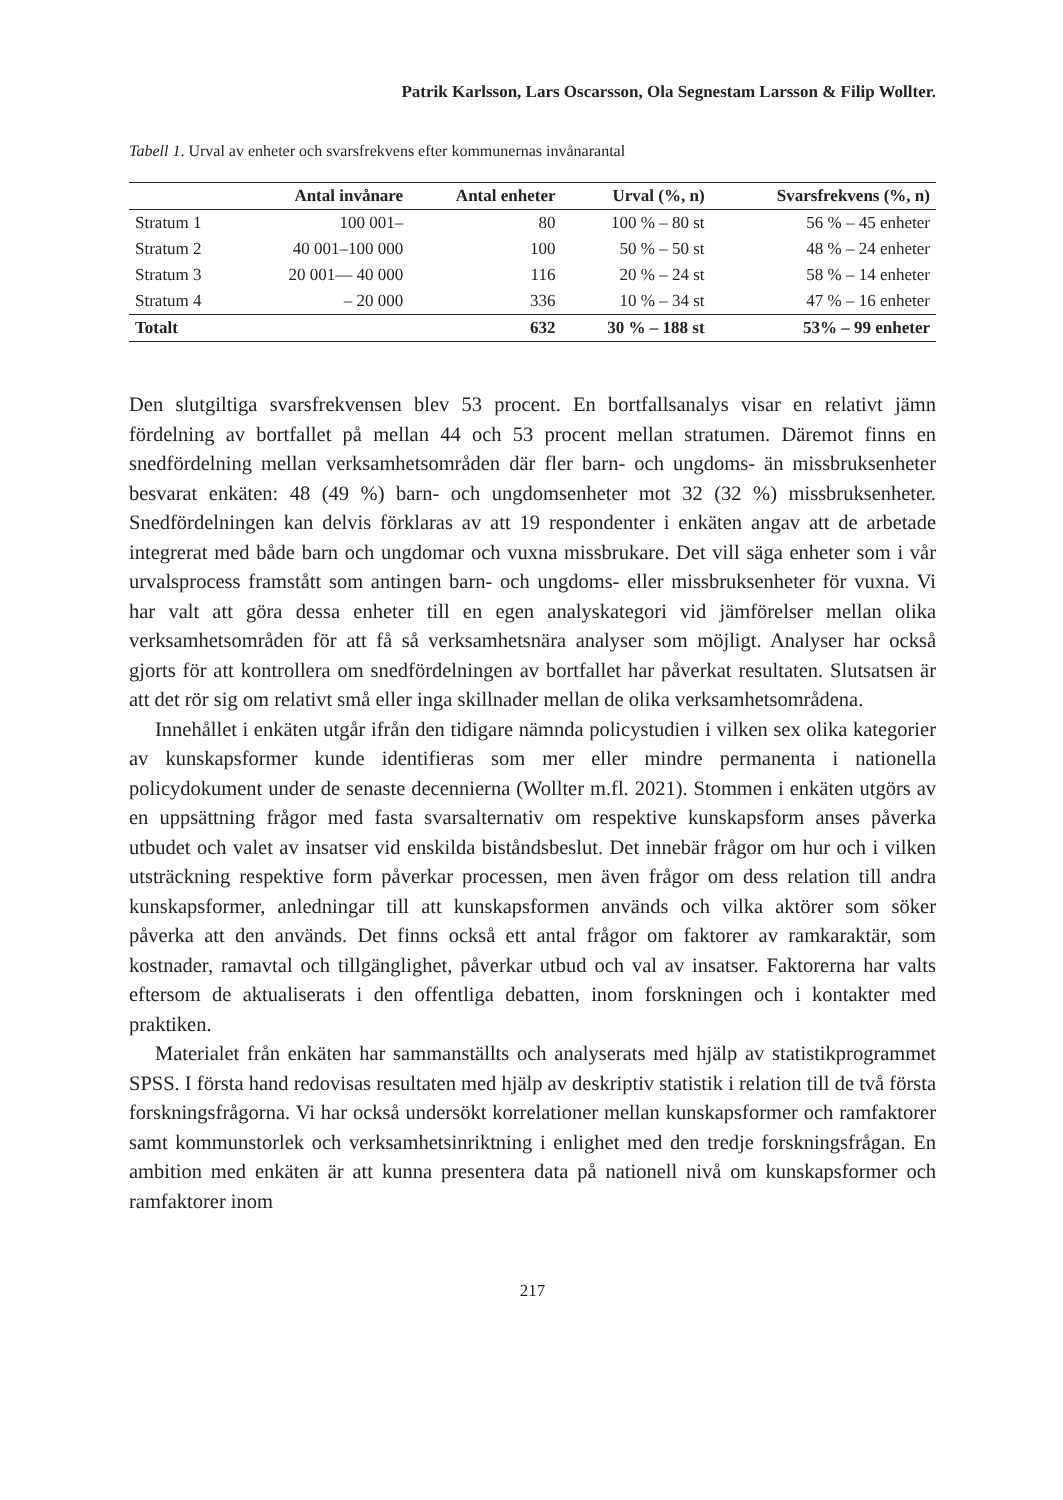Patrik Karlsson, Lars Oscarsson, Ola Segnestam Larsson & Filip Wollter.
Tabell 1. Urval av enheter och svarsfrekvens efter kommunernas invånarantal
| | Antal invånare | Antal enheter | Urval (%, n) | Svarsfrekvens (%, n) |
| --- | --- | --- | --- | --- |
| Stratum 1 | 100 001– | 80 | 100 % – 80 st | 56 % – 45 enheter |
| Stratum 2 | 40 001–100 000 | 100 | 50 % – 50 st | 48 % – 24 enheter |
| Stratum 3 | 20 001— 40 000 | 116 | 20 % – 24 st | 58 % – 14 enheter |
| Stratum 4 | – 20 000 | 336 | 10 % – 34 st | 47 % – 16 enheter |
| Totalt | | 632 | 30 % – 188 st | 53% – 99 enheter |
Den slutgiltiga svarsfrekvensen blev 53 procent. En bortfallsanalys visar en relativt jämn fördelning av bortfallet på mellan 44 och 53 procent mellan stratumen. Däremot finns en snedfördelning mellan verksamhetsområden där fler barn- och ungdoms- än missbruksenheter besvarat enkäten: 48 (49 %) barn- och ungdomsenheter mot 32 (32 %) missbruksenheter. Snedfördelningen kan delvis förklaras av att 19 respondenter i enkäten angav att de arbetade integrerat med både barn och ungdomar och vuxna missbrukare. Det vill säga enheter som i vår urvalsprocess framstått som antingen barn- och ungdoms- eller missbruksenheter för vuxna. Vi har valt att göra dessa enheter till en egen analyskategori vid jämförelser mellan olika verksamhetsområden för att få så verksamhetsnära analyser som möjligt. Analyser har också gjorts för att kontrollera om snedfördelningen av bortfallet har påverkat resultaten. Slutsatsen är att det rör sig om relativt små eller inga skillnader mellan de olika verksamhetsområdena.
Innehållet i enkäten utgår ifrån den tidigare nämnda policystudien i vilken sex olika kategorier av kunskapsformer kunde identifieras som mer eller mindre permanenta i nationella policydokument under de senaste decennierna (Wollter m.fl. 2021). Stommen i enkäten utgörs av en uppsättning frågor med fasta svarsalternativ om respektive kunskapsform anses påverka utbudet och valet av insatser vid enskilda biståndsbeslut. Det innebär frågor om hur och i vilken utsträckning respektive form påverkar processen, men även frågor om dess relation till andra kunskapsformer, anledningar till att kunskapsformen används och vilka aktörer som söker påverka att den används. Det finns också ett antal frågor om faktorer av ramkaraktär, som kostnader, ramavtal och tillgänglighet, påverkar utbud och val av insatser. Faktorerna har valts eftersom de aktualiserats i den offentliga debatten, inom forskningen och i kontakter med praktiken.
Materialet från enkäten har sammanställts och analyserats med hjälp av statistikprogrammet SPSS. I första hand redovisas resultaten med hjälp av deskriptiv statistik i relation till de två första forskningsfrågorna. Vi har också undersökt korrelationer mellan kunskapsformer och ramfaktorer samt kommunstorlek och verksamhetsinriktning i enlighet med den tredje forskningsfrågan. En ambition med enkäten är att kunna presentera data på nationell nivå om kunskapsformer och ramfaktorer inom
217